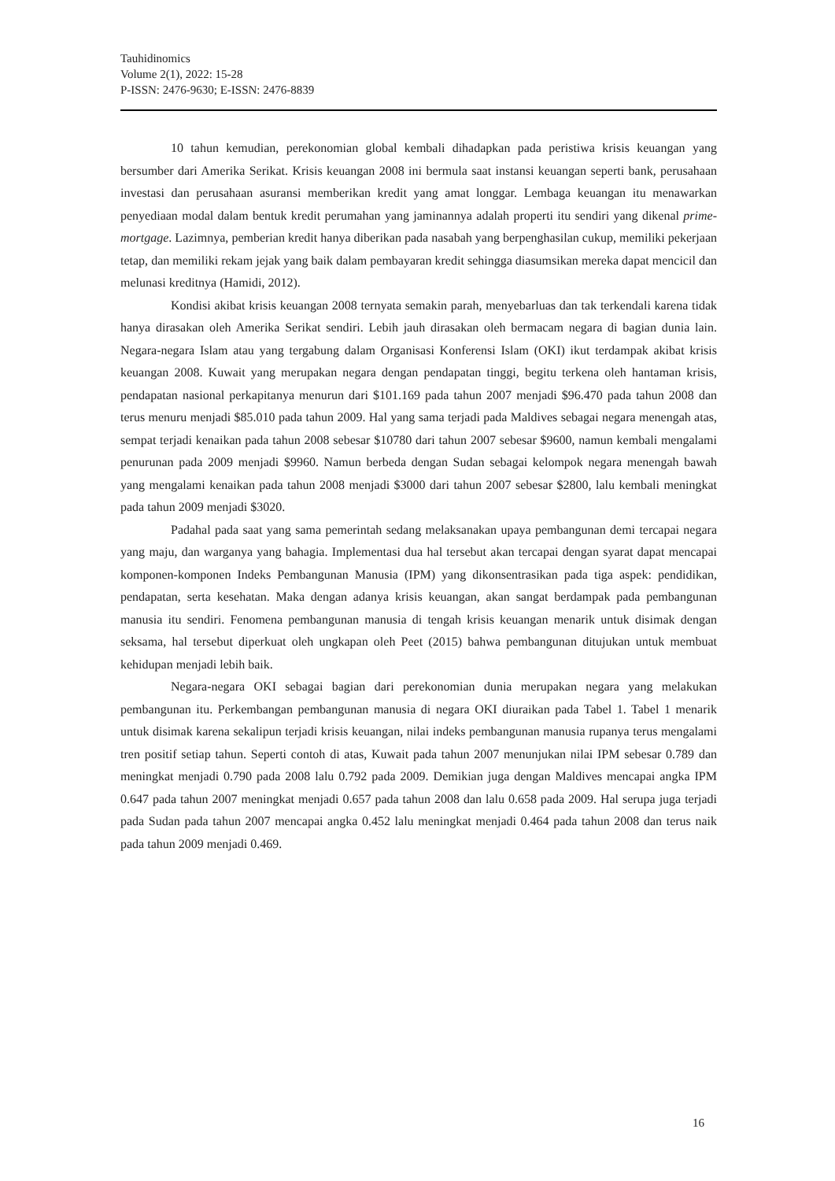Tauhidinomics
Volume 2(1), 2022: 15-28
P-ISSN: 2476-9630; E-ISSN: 2476-8839
10 tahun kemudian, perekonomian global kembali dihadapkan pada peristiwa krisis keuangan yang bersumber dari Amerika Serikat. Krisis keuangan 2008 ini bermula saat instansi keuangan seperti bank, perusahaan investasi dan perusahaan asuransi memberikan kredit yang amat longgar. Lembaga keuangan itu menawarkan penyediaan modal dalam bentuk kredit perumahan yang jaminannya adalah properti itu sendiri yang dikenal prime-mortgage. Lazimnya, pemberian kredit hanya diberikan pada nasabah yang berpenghasilan cukup, memiliki pekerjaan tetap, dan memiliki rekam jejak yang baik dalam pembayaran kredit sehingga diasumsikan mereka dapat mencicil dan melunasi kreditnya (Hamidi, 2012).
Kondisi akibat krisis keuangan 2008 ternyata semakin parah, menyebarluas dan tak terkendali karena tidak hanya dirasakan oleh Amerika Serikat sendiri. Lebih jauh dirasakan oleh bermacam negara di bagian dunia lain. Negara-negara Islam atau yang tergabung dalam Organisasi Konferensi Islam (OKI) ikut terdampak akibat krisis keuangan 2008. Kuwait yang merupakan negara dengan pendapatan tinggi, begitu terkena oleh hantaman krisis, pendapatan nasional perkapitanya menurun dari $101.169 pada tahun 2007 menjadi $96.470 pada tahun 2008 dan terus menuru menjadi $85.010 pada tahun 2009. Hal yang sama terjadi pada Maldives sebagai negara menengah atas, sempat terjadi kenaikan pada tahun 2008 sebesar $10780 dari tahun 2007 sebesar $9600, namun kembali mengalami penurunan pada 2009 menjadi $9960. Namun berbeda dengan Sudan sebagai kelompok negara menengah bawah yang mengalami kenaikan pada tahun 2008 menjadi $3000 dari tahun 2007 sebesar $2800, lalu kembali meningkat pada tahun 2009 menjadi $3020.
Padahal pada saat yang sama pemerintah sedang melaksanakan upaya pembangunan demi tercapai negara yang maju, dan warganya yang bahagia. Implementasi dua hal tersebut akan tercapai dengan syarat dapat mencapai komponen-komponen Indeks Pembangunan Manusia (IPM) yang dikonsentrasikan pada tiga aspek: pendidikan, pendapatan, serta kesehatan. Maka dengan adanya krisis keuangan, akan sangat berdampak pada pembangunan manusia itu sendiri. Fenomena pembangunan manusia di tengah krisis keuangan menarik untuk disimak dengan seksama, hal tersebut diperkuat oleh ungkapan oleh Peet (2015) bahwa pembangunan ditujukan untuk membuat kehidupan menjadi lebih baik.
Negara-negara OKI sebagai bagian dari perekonomian dunia merupakan negara yang melakukan pembangunan itu. Perkembangan pembangunan manusia di negara OKI diuraikan pada Tabel 1. Tabel 1 menarik untuk disimak karena sekalipun terjadi krisis keuangan, nilai indeks pembangunan manusia rupanya terus mengalami tren positif setiap tahun. Seperti contoh di atas, Kuwait pada tahun 2007 menunjukan nilai IPM sebesar 0.789 dan meningkat menjadi 0.790 pada 2008 lalu 0.792 pada 2009. Demikian juga dengan Maldives mencapai angka IPM 0.647 pada tahun 2007 meningkat menjadi 0.657 pada tahun 2008 dan lalu 0.658 pada 2009. Hal serupa juga terjadi pada Sudan pada tahun 2007 mencapai angka 0.452 lalu meningkat menjadi 0.464 pada tahun 2008 dan terus naik pada tahun 2009 menjadi 0.469.
16